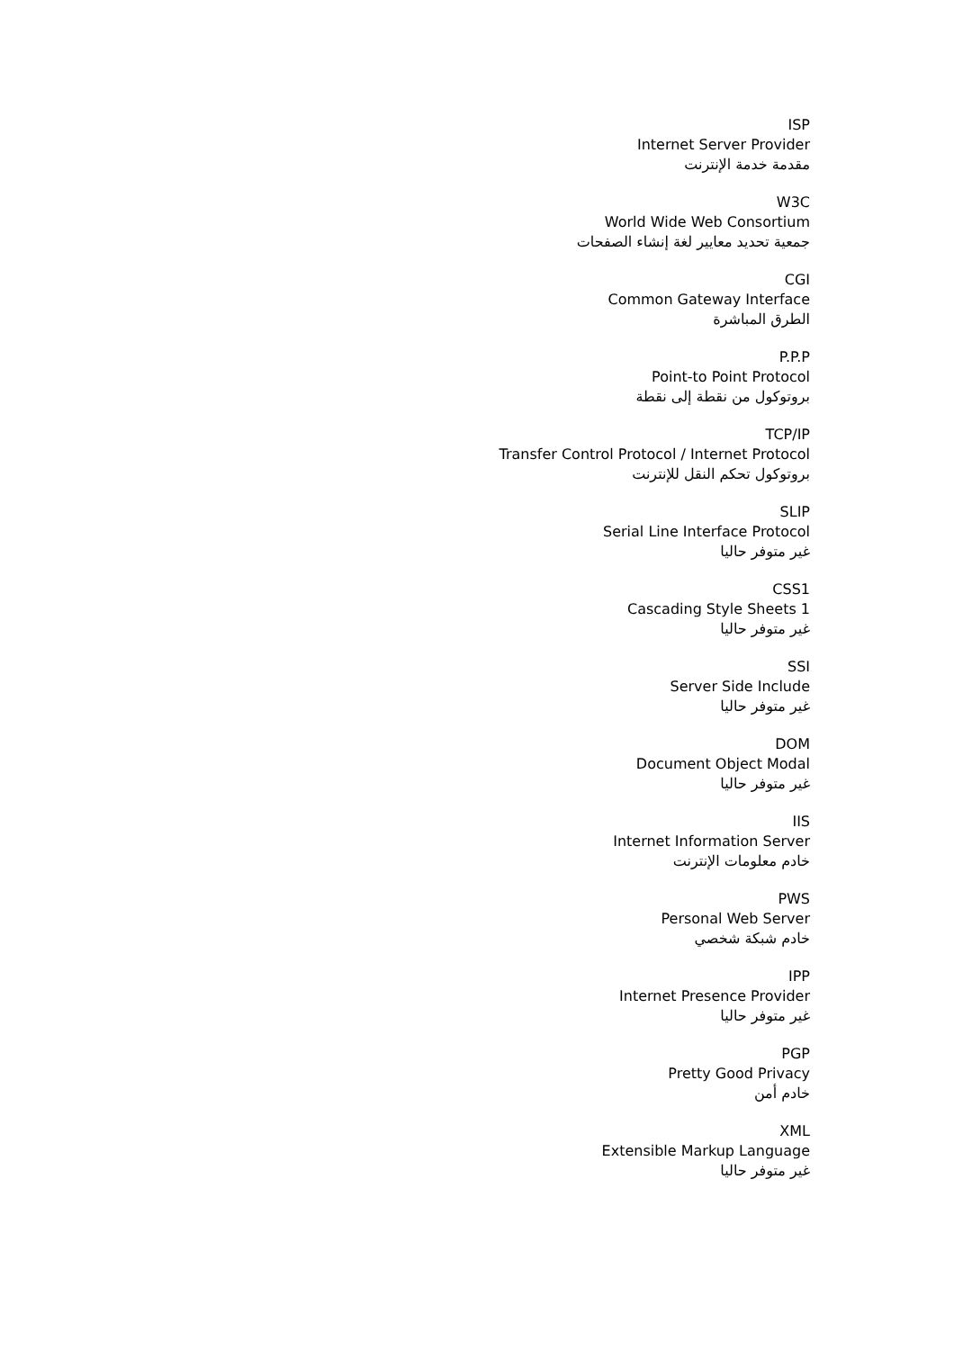ISP
Internet Server Provider
مقدمة خدمة الإنترنت
W3C
World Wide Web Consortium
جمعية تحديد معايير لغة إنشاء الصفحات
CGI
Common Gateway Interface
الطرق المباشرة
P.P.P
Point-to Point Protocol
بروتوكول من نقطة إلى نقطة
TCP/IP
Transfer Control Protocol / Internet Protocol
بروتوكول تحكم النقل للإنترنت
SLIP
Serial Line Interface Protocol
غير متوفر حاليا
CSS1
Cascading Style Sheets 1
غير متوفر حاليا
SSI
Server Side Include
غير متوفر حاليا
DOM
Document Object Modal
غير متوفر حاليا
IIS
Internet Information Server
خادم معلومات الإنترنت
PWS
Personal Web Server
خادم شبكة شخصي
IPP
Internet Presence Provider
غير متوفر حاليا
PGP
Pretty Good Privacy
خادم أمن
XML
Extensible Markup Language
غير متوفر حاليا